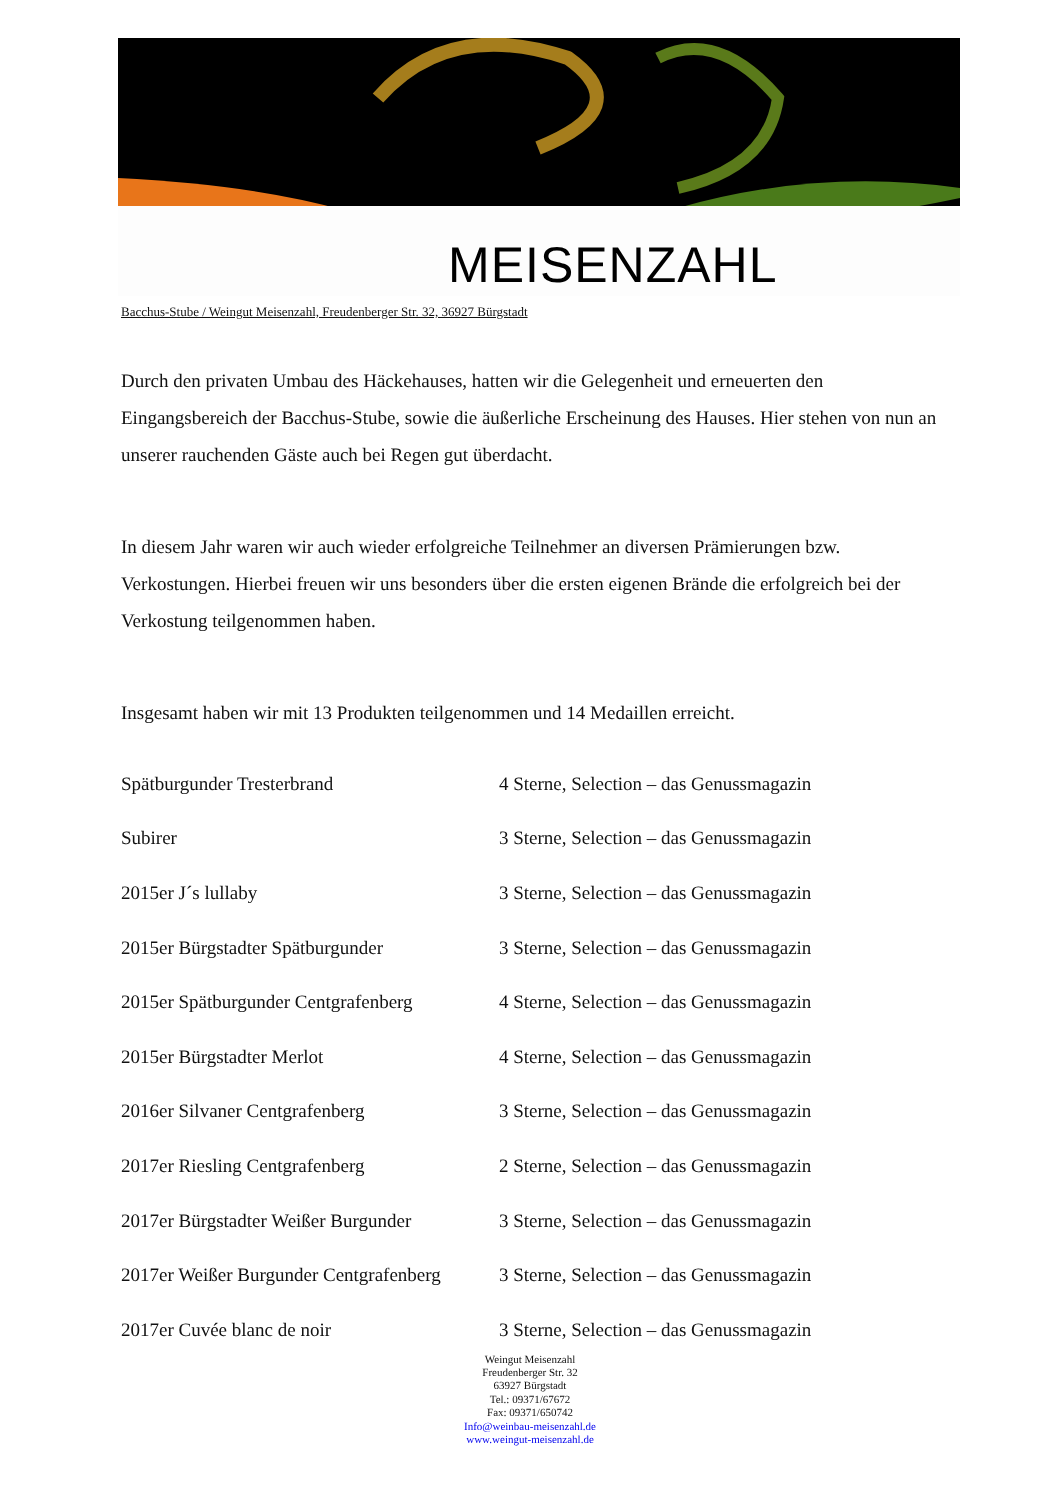MEISENZAHL
Bacchus-Stube / Weingut Meisenzahl, Freudenberger Str. 32, 36927 Bürgstadt
Durch den privaten Umbau des Häckehauses, hatten wir die Gelegenheit und erneuerten den Eingangsbereich der Bacchus-Stube, sowie die äußerliche Erscheinung des Hauses. Hier stehen von nun an unserer rauchenden Gäste auch bei Regen gut überdacht.
In diesem Jahr waren wir auch wieder erfolgreiche Teilnehmer an diversen Prämierungen bzw. Verkostungen. Hierbei freuen wir uns besonders über die ersten eigenen Brände die erfolgreich bei der Verkostung teilgenommen haben.
Insgesamt haben wir mit 13 Produkten teilgenommen und 14 Medaillen erreicht.
| Spätburgunder Tresterbrand | 4 Sterne, Selection – das Genussmagazin |
| Subirer | 3 Sterne, Selection – das Genussmagazin |
| 2015er J´s lullaby | 3 Sterne, Selection – das Genussmagazin |
| 2015er Bürgstadter Spätburgunder | 3 Sterne, Selection – das Genussmagazin |
| 2015er Spätburgunder Centgrafenberg | 4 Sterne, Selection – das Genussmagazin |
| 2015er Bürgstadter Merlot | 4 Sterne, Selection – das Genussmagazin |
| 2016er Silvaner Centgrafenberg | 3 Sterne, Selection – das Genussmagazin |
| 2017er Riesling Centgrafenberg | 2 Sterne, Selection – das Genussmagazin |
| 2017er Bürgstadter Weißer Burgunder | 3 Sterne, Selection – das Genussmagazin |
| 2017er Weißer Burgunder Centgrafenberg | 3 Sterne, Selection – das Genussmagazin |
| 2017er Cuvée blanc de noir | 3 Sterne, Selection – das Genussmagazin |
Weingut Meisenzahl
Freudenberger Str. 32
63927 Bürgstadt
Tel.: 09371/67672
Fax: 09371/650742
Info@weinbau-meisenzahl.de
www.weingut-meisenzahl.de